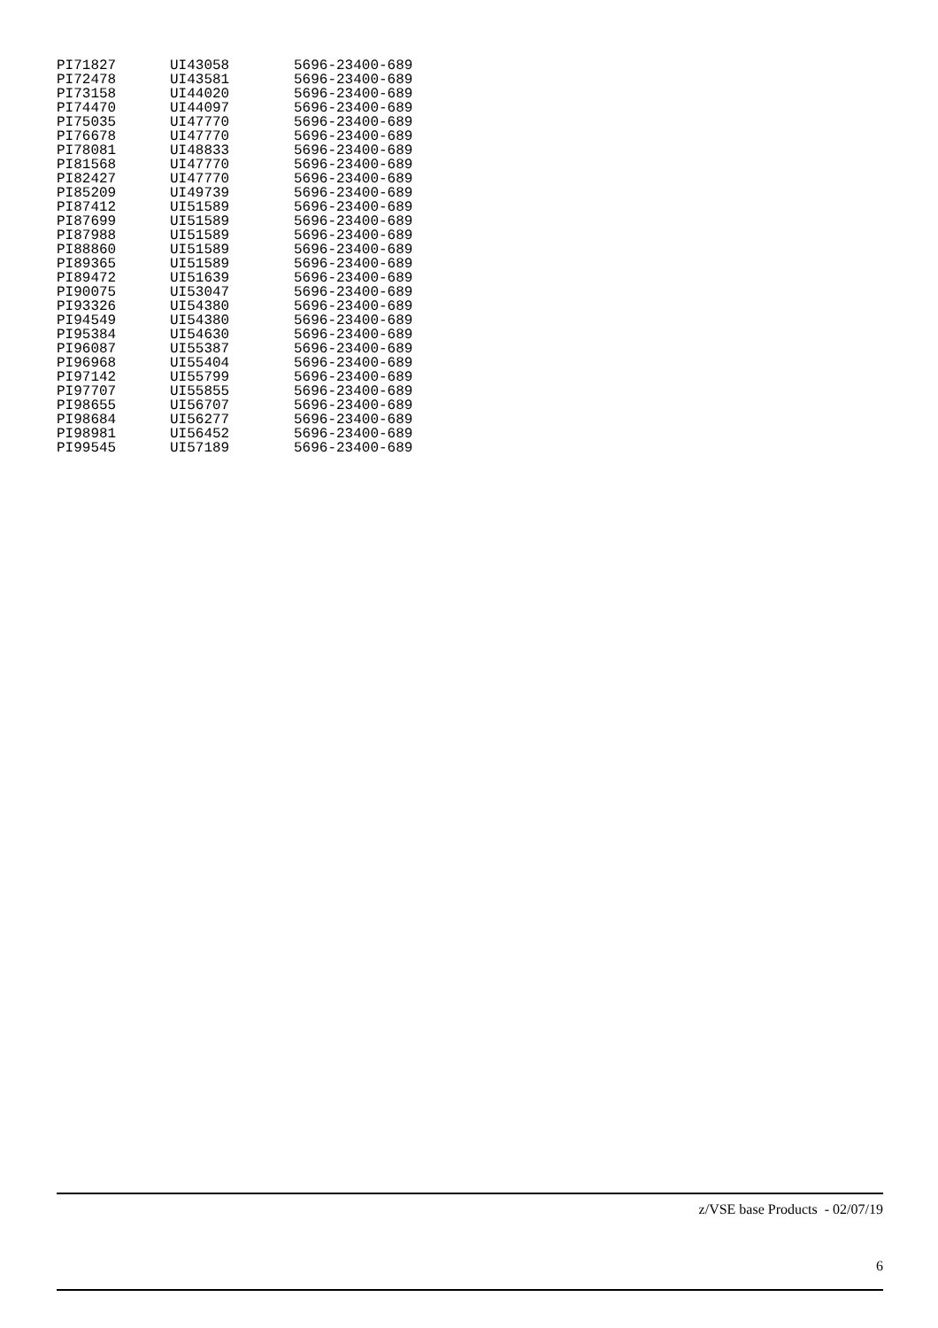| PI71827 | UI43058 | 5696-23400-689 |
| PI72478 | UI43581 | 5696-23400-689 |
| PI73158 | UI44020 | 5696-23400-689 |
| PI74470 | UI44097 | 5696-23400-689 |
| PI75035 | UI47770 | 5696-23400-689 |
| PI76678 | UI47770 | 5696-23400-689 |
| PI78081 | UI48833 | 5696-23400-689 |
| PI81568 | UI47770 | 5696-23400-689 |
| PI82427 | UI47770 | 5696-23400-689 |
| PI85209 | UI49739 | 5696-23400-689 |
| PI87412 | UI51589 | 5696-23400-689 |
| PI87699 | UI51589 | 5696-23400-689 |
| PI87988 | UI51589 | 5696-23400-689 |
| PI88860 | UI51589 | 5696-23400-689 |
| PI89365 | UI51589 | 5696-23400-689 |
| PI89472 | UI51639 | 5696-23400-689 |
| PI90075 | UI53047 | 5696-23400-689 |
| PI93326 | UI54380 | 5696-23400-689 |
| PI94549 | UI54380 | 5696-23400-689 |
| PI95384 | UI54630 | 5696-23400-689 |
| PI96087 | UI55387 | 5696-23400-689 |
| PI96968 | UI55404 | 5696-23400-689 |
| PI97142 | UI55799 | 5696-23400-689 |
| PI97707 | UI55855 | 5696-23400-689 |
| PI98655 | UI56707 | 5696-23400-689 |
| PI98684 | UI56277 | 5696-23400-689 |
| PI98981 | UI56452 | 5696-23400-689 |
| PI99545 | UI57189 | 5696-23400-689 |
z/VSE base Products - 02/07/19
6